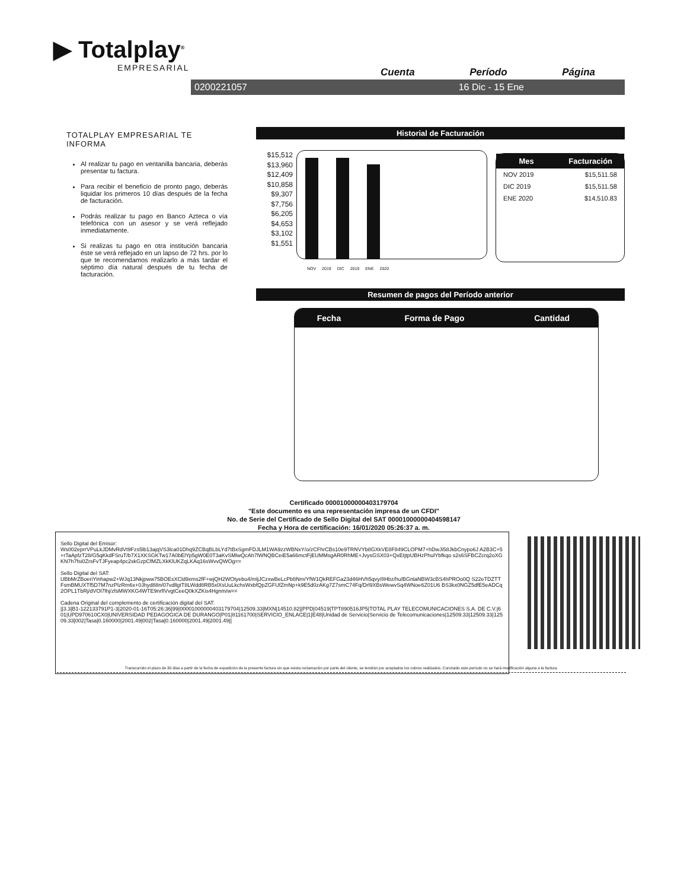▶ Totalplay<sup>®</sup>
EMPRESARIAL
Cuenta Período Página
0200221057 16 Dic - 15 Ene
TOTALPLAY EMPRESARIAL TE INFORMA
Al realizar tu pago en ventanilla bancaria, deberás presentar tu factura.
Para recibir el beneficio de pronto pago, deberás liquidar los primeros 10 días después de la fecha de facturación.
Podrás realizar tu pago en Banco Azteca o vía telefónica con un asesor y se verá reflejado inmediatamente.
Si realizas tu pago en otra institución bancaria éste se verá reflejado en un lapso de 72 hrs. por lo que te recomendamos realizarlo a más tardar el séptimo día natural después de tu fecha de facturación.
Historial de Facturación
$15,512 $13,960 $12,409 $10,858 $9,307 $7,756 $6,205 $4,653 $3,102 $1,551
NOV 2019 DIC 2019 ENE 2020
| Mes | Facturación |
| --- | --- |
| NOV 2019 | $15,511.58 |
| DIC 2019 | $15,511.58 |
| ENE 2020 | $14,510.83 |
Resumen de pagos del Período anterior
| Fecha | Forma de Pago | Cantidad |
| --- | --- | --- |
Certificado 00001000000403179704
"Este documento es una representación impresa de un CFDI"
No. de Serie del Certificado de Sello Digital del SAT 00001000000404598147
Fecha y Hora de certificación: 16/01/2020 05:26:37 a. m.
Sello Digital del Emisor:
Ws002eprrVPuLkJDMvRdVt9Fzs5lb13ajqVS3lca01Dhq9ZCBqBLbLYd7tBxSgmFDJLM1WA9zzWBNxY/o/zCFhrCBs10e9TRNVYb8GXkVE8F849CLOPM7+hDwJi58JkbCnypo6J A2B3C+5+rTaApfzT28/G5qKkdFSruT/b7X1XKSGKTw17A0bElYp5gW0E0T3aKvSMlwQcAh7lWNQBCeiE5a66mctFjEUMMsgAR0RhME+JvysGSX03+QxEtjtpUBHzPhulYbfkqo s2s6SFBCZcrq2oXGKN7h7fsi0ZrsFvTJFyeap4pc2skGzpCfMZLXkKlUKZqLKAq16sWvvQWOg==
Sello Digital del SAT:
UBbMrZBoeriYinhapw2+WJq13Nkjpww75BOEsXCld9xms2fF+wjQH2WOtyebu4/mljJCzxwBeLcPb8Nm/YfW1QkREFGa23d46HVh5qvy/8Hbz/hulBGnlaNBW3cBS4hPROo0Q S22eTDZTTFsmBMUXTf5D7M7nzPlzRm6x+0Jhyd88n/07vdllgtT8LWdd8RB5xlXsUuLkchsWxbfQpZGFUfZmNp+k9E5d0zAKg7Z7smC74Fq/Drl9XBsWewvSq4WNoe6Z01U6 BS3kx0NGZ5dfE5eADCq2OPL1TbRj/dVOl7lhj/zfsMWXKG4WTE9nrflVvgtCeeQ0kXZKis4Hgnm/w==
Cadena Original del complemento de certificación digital del SAT:
||3.3|B1-122133791P1-3|2020-01-16T05:26:36|99|00001000000403179704|12509.33|MXN|14510.82||PPD|04519|TPT890516JP5|TOTAL PLAY TELECOMUNICACIONES S.A. DE C.V.|601|UPD970610CX0|UNIVERSIDAD PEDAGOGICA DE DURANGO|P01|81161700|SERVICIO_ENLACE|1|E48|Unidad de Servicio|Servicio de Telecomunicaciones|12509.33|12509.33|12509.33|002|Tasa|0.160000|2001.49|002|Tasa|0.160000|2001.49|2001.49||
Transcurrido el plazo de 30 días a partir de la fecha de expedición de la presente factura sin que exista reclamación por parte del cliente, se tendrán por aceptados los cobros realizados. Concluido este período no se hará modificación alguna a la factura.